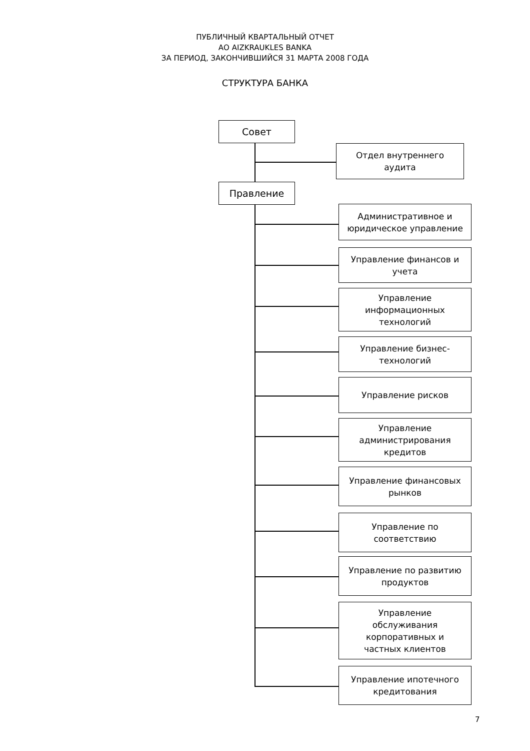ПУБЛИЧНЫЙ КВАРТАЛЬНЫЙ ОТЧЕТ
АО AIZKRAUKLES BANKA
ЗА ПЕРИОД, ЗАКОНЧИВШИЙСЯ 31 МАРТА 2008 ГОДА
СТРУКТУРА БАНКА
Совет
Отдел внутреннего
аудита
Правление
Административное и
юридическое управление
Управление финансов и
учета
Управление
информационных
технологий
Управление бизнес-
технологий
Управление рисков
Управление
администрирования
кредитов
Управление финансовых
рынков
Управление по
соответствию
Управление по развитию
продуктов
Управление
обслуживания
корпоративных и
частных клиентов
Управление ипотечного
кредитования
7